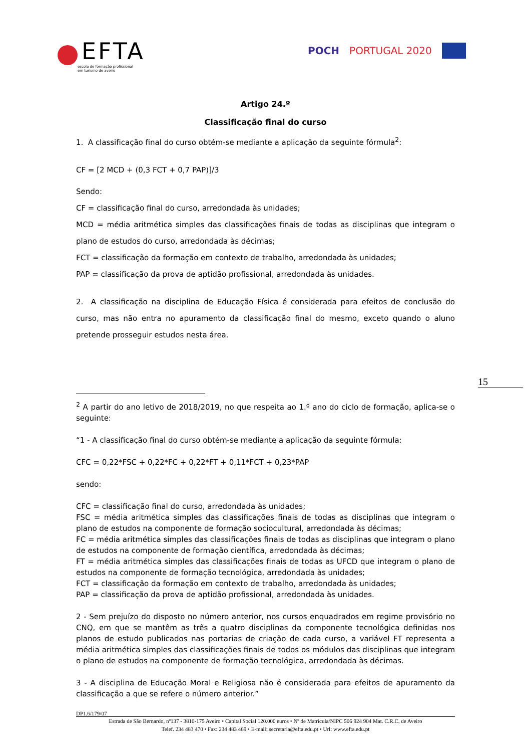EFTA
escola de formação profissional
em turismo de aveiro
POCH PORTUGAL 2020
Artigo 24.º
Classificação final do curso
1. A classificação final do curso obtém-se mediante a aplicação da seguinte fórmula<sup>2</sup>:
CF = [2 MCD + (0,3 FCT + 0,7 PAP)]/3
Sendo:
CF = classificação final do curso, arredondada às unidades;
MCD = média aritmética simples das classificações finais de todas as disciplinas que integram o plano de estudos do curso, arredondada às décimas;
FCT = classificação da formação em contexto de trabalho, arredondada às unidades;
PAP = classificação da prova de aptidão profissional, arredondada às unidades.
2. A classificação na disciplina de Educação Física é considerada para efeitos de conclusão do curso, mas não entra no apuramento da classificação final do mesmo, exceto quando o aluno pretende prosseguir estudos nesta área.
<sup>2</sup> A partir do ano letivo de 2018/2019, no que respeita ao 1.º ano do ciclo de formação, aplica-se o seguinte:
“1 - A classificação final do curso obtém-se mediante a aplicação da seguinte fórmula:
CFC = 0,22*FSC + 0,22*FC + 0,22*FT + 0,11*FCT + 0,23*PAP
sendo:
CFC = classificação final do curso, arredondada às unidades;
FSC = média aritmética simples das classificações finais de todas as disciplinas que integram o plano de estudos na componente de formação sociocultural, arredondada às décimas;
FC = média aritmética simples das classificações finais de todas as disciplinas que integram o plano de estudos na componente de formação científica, arredondada às décimas;
FT = média aritmética simples das classificações finais de todas as UFCD que integram o plano de estudos na componente de formação tecnológica, arredondada às unidades;
FCT = classificação da formação em contexto de trabalho, arredondada às unidades;
PAP = classificação da prova de aptidão profissional, arredondada às unidades.
2 - Sem prejuízo do disposto no número anterior, nos cursos enquadrados em regime provisório no CNQ, em que se mantêm as três a quatro disciplinas da componente tecnológica definidas nos planos de estudo publicados nas portarias de criação de cada curso, a variável FT representa a média aritmética simples das classificações finais de todos os módulos das disciplinas que integram o plano de estudos na componente de formação tecnológica, arredondada às décimas.
3 - A disciplina de Educação Moral e Religiosa não é considerada para efeitos de apuramento da classificação a que se refere o número anterior.”
15
DP1.6/179/07
Estrada de São Bernardo, nº137 - 3810-175 Aveiro • Capital Social 120.000 euros • Nº de Matrícula/NIPC 506 924 904 Mat. C.R.C. de Aveiro
Telef. 234 483 470 • Fax: 234 483 469 • E-mail: secretaria@efta.edu.pt • Url: www.efta.edu.pt